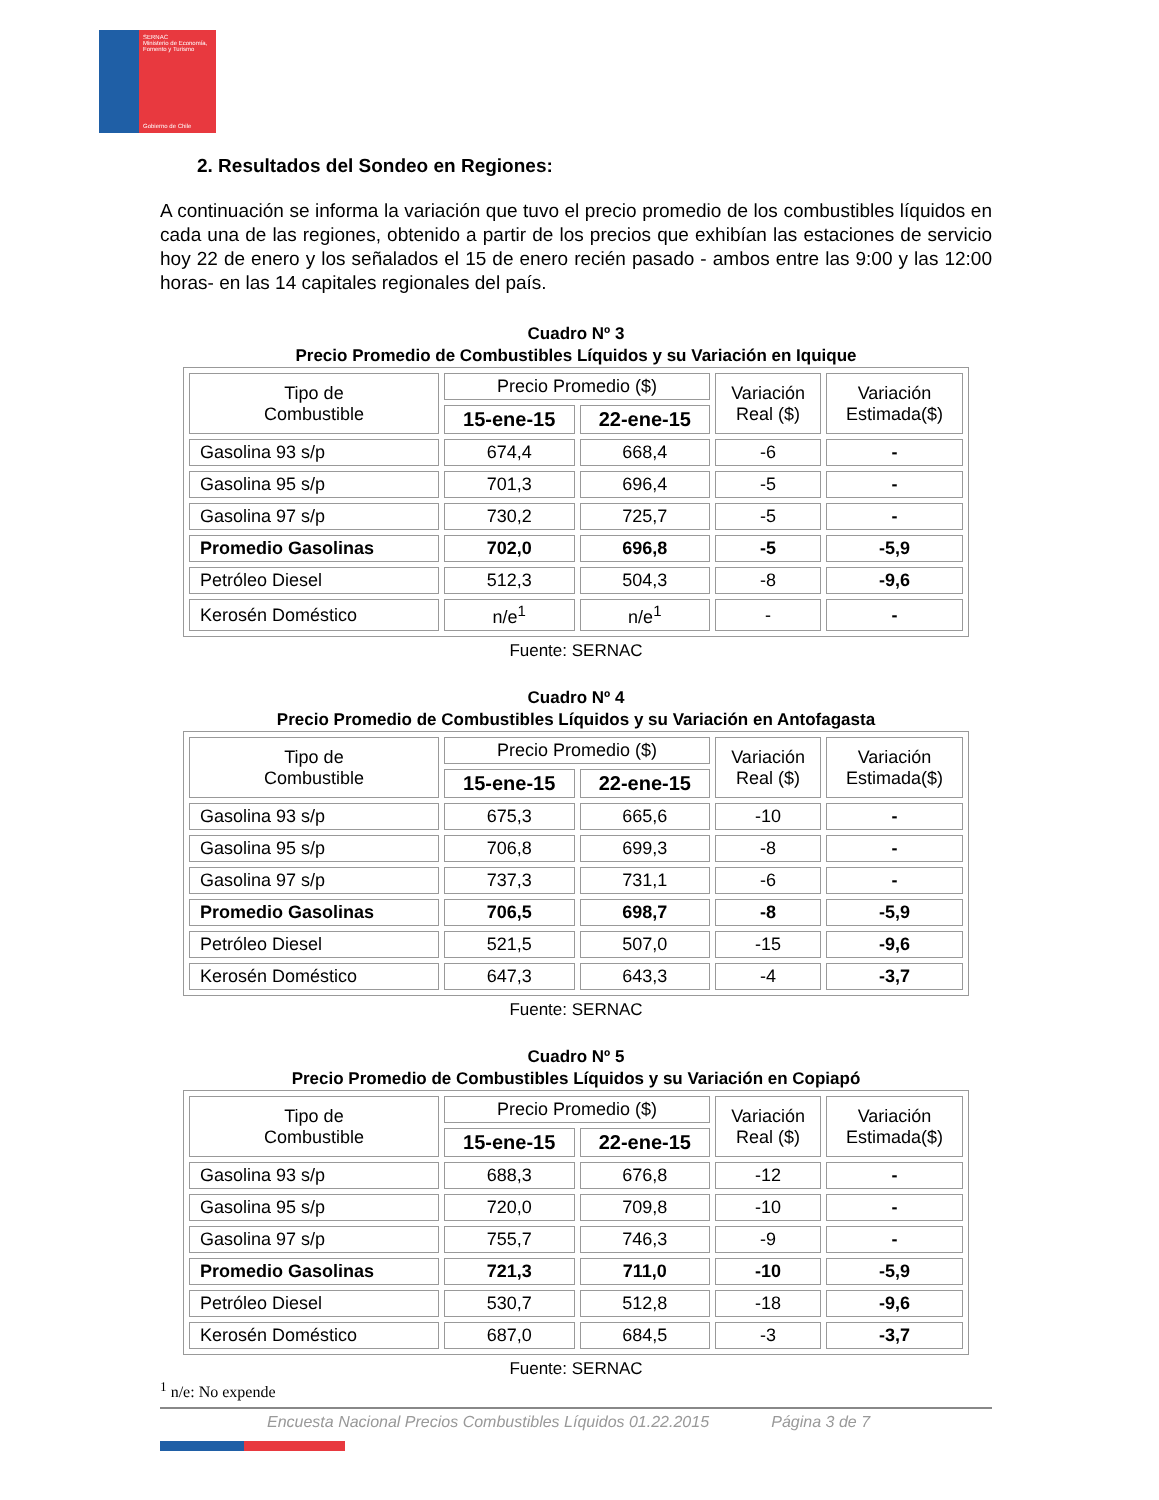SERNAC
Ministerio de Economía, Fomento y Turismo
Gobierno de Chile
2. Resultados del Sondeo en Regiones:
A continuación se informa la variación que tuvo el precio promedio de los combustibles líquidos en cada una de las regiones, obtenido a partir de los precios que exhibían las estaciones de servicio hoy 22 de enero y los señalados el 15 de enero recién pasado - ambos entre las 9:00 y las 12:00 horas- en las 14 capitales regionales del país.
Cuadro Nº 3
Precio Promedio de Combustibles Líquidos y su Variación en Iquique
| Tipo de Combustible | Precio Promedio ($) | | Variación Real ($) | Variación Estimada($) |
| --- | --- | --- | --- | --- |
| | 15-ene-15 | 22-ene-15 | | |
| Gasolina 93 s/p | 674,4 | 668,4 | -6 | - |
| Gasolina 95 s/p | 701,3 | 696,4 | -5 | - |
| Gasolina 97 s/p | 730,2 | 725,7 | -5 | - |
| Promedio Gasolinas | 702,0 | 696,8 | -5 | -5,9 |
| Petróleo Diesel | 512,3 | 504,3 | -8 | -9,6 |
| Kerosén Doméstico | n/e<sup>1</sup> | n/e<sup>1</sup> | - | - |
Fuente: SERNAC
Cuadro Nº 4
Precio Promedio de Combustibles Líquidos y su Variación en Antofagasta
| Tipo de Combustible | Precio Promedio ($) | | Variación Real ($) | Variación Estimada($) |
| --- | --- | --- | --- | --- |
| | 15-ene-15 | 22-ene-15 | | |
| Gasolina 93 s/p | 675,3 | 665,6 | -10 | - |
| Gasolina 95 s/p | 706,8 | 699,3 | -8 | - |
| Gasolina 97 s/p | 737,3 | 731,1 | -6 | - |
| Promedio Gasolinas | 706,5 | 698,7 | -8 | -5,9 |
| Petróleo Diesel | 521,5 | 507,0 | -15 | -9,6 |
| Kerosén Doméstico | 647,3 | 643,3 | -4 | -3,7 |
Fuente: SERNAC
Cuadro Nº 5
Precio Promedio de Combustibles Líquidos y su Variación en Copiapó
| Tipo de Combustible | Precio Promedio ($) | | Variación Real ($) | Variación Estimada($) |
| --- | --- | --- | --- | --- |
| | 15-ene-15 | 22-ene-15 | | |
| Gasolina 93 s/p | 688,3 | 676,8 | -12 | - |
| Gasolina 95 s/p | 720,0 | 709,8 | -10 | - |
| Gasolina 97 s/p | 755,7 | 746,3 | -9 | - |
| Promedio Gasolinas | 721,3 | 711,0 | -10 | -5,9 |
| Petróleo Diesel | 530,7 | 512,8 | -18 | -9,6 |
| Kerosén Doméstico | 687,0 | 684,5 | -3 | -3,7 |
Fuente: SERNAC
<sup>1</sup> n/e: No expende
Encuesta Nacional Precios Combustibles Líquidos 01.22.2015 Página 3 de 7